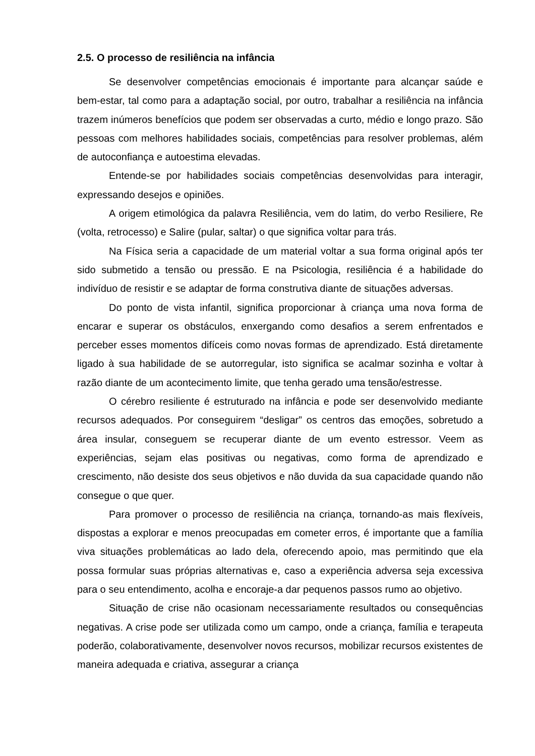2.5. O processo de resiliência na infância
Se desenvolver competências emocionais é importante para alcançar saúde e bem-estar, tal como para a adaptação social, por outro, trabalhar a resiliência na infância trazem inúmeros benefícios que podem ser observadas a curto, médio e longo prazo. São pessoas com melhores habilidades sociais, competências para resolver problemas, além de autoconfiança e autoestima elevadas.
Entende-se por habilidades sociais competências desenvolvidas para interagir, expressando desejos e opiniões.
A origem etimológica da palavra Resiliência, vem do latim, do verbo Resiliere, Re (volta, retrocesso) e Salire (pular, saltar) o que significa voltar para trás.
Na Física seria a capacidade de um material voltar a sua forma original após ter sido submetido a tensão ou pressão. E na Psicologia, resiliência é a habilidade do indivíduo de resistir e se adaptar de forma construtiva diante de situações adversas.
Do ponto de vista infantil, significa proporcionar à criança uma nova forma de encarar e superar os obstáculos, enxergando como desafios a serem enfrentados e perceber esses momentos difíceis como novas formas de aprendizado. Está diretamente ligado à sua habilidade de se autorregular, isto significa se acalmar sozinha e voltar à razão diante de um acontecimento limite, que tenha gerado uma tensão/estresse.
O cérebro resiliente é estruturado na infância e pode ser desenvolvido mediante recursos adequados. Por conseguirem “desligar” os centros das emoções, sobretudo a área insular, conseguem se recuperar diante de um evento estressor. Veem as experiências, sejam elas positivas ou negativas, como forma de aprendizado e crescimento, não desiste dos seus objetivos e não duvida da sua capacidade quando não consegue o que quer.
Para promover o processo de resiliência na criança, tornando-as mais flexíveis, dispostas a explorar e menos preocupadas em cometer erros, é importante que a família viva situações problemáticas ao lado dela, oferecendo apoio, mas permitindo que ela possa formular suas próprias alternativas e, caso a experiência adversa seja excessiva para o seu entendimento, acolha e encoraje-a dar pequenos passos rumo ao objetivo.
Situação de crise não ocasionam necessariamente resultados ou consequências negativas. A crise pode ser utilizada como um campo, onde a criança, família e terapeuta poderão, colaborativamente, desenvolver novos recursos, mobilizar recursos existentes de maneira adequada e criativa, assegurar a criança